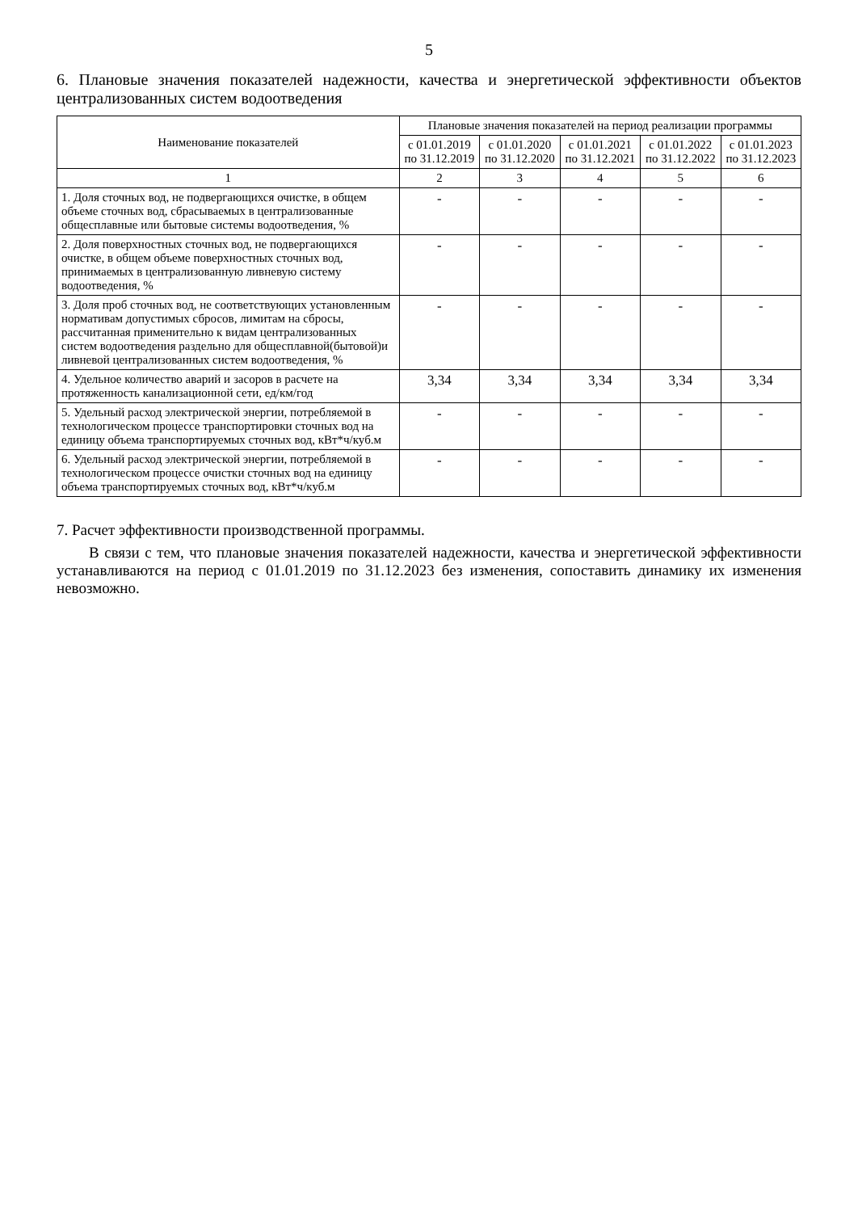5
6. Плановые значения показателей надежности, качества и энергетической эффективности объектов централизованных систем водоотведения
| Наименование показателей | Плановые значения показателей на период реализации программы | | | | |
| --- | --- | --- | --- | --- | --- |
| | с 01.01.2019 по 31.12.2019 | с 01.01.2020 по 31.12.2020 | с 01.01.2021 по 31.12.2021 | с 01.01.2022 по 31.12.2022 | с 01.01.2023 по 31.12.2023 |
| 1 | 2 | 3 | 4 | 5 | 6 |
| 1. Доля сточных вод, не подвергающихся очистке, в общем объеме сточных вод, сбрасываемых в централизованные общесплавные или бытовые системы водоотведения, % | - | - | - | - | - |
| 2. Доля поверхностных сточных вод, не подвергающихся очистке, в общем объеме поверхностных сточных вод, принимаемых в централизованную ливневую систему водоотведения, % | - | - | - | - | - |
| 3. Доля проб сточных вод, не соответствующих установленным нормативам допустимых сбросов, лимитам на сбросы, рассчитанная применительно к видам централизованных систем водоотведения раздельно для общесплавной(бытовой)и ливневой централизованных систем водоотведения, % | - | - | - | - | - |
| 4. Удельное количество аварий и засоров в расчете на протяженность канализационной сети, ед/км/год | 3,34 | 3,34 | 3,34 | 3,34 | 3,34 |
| 5. Удельный расход электрической энергии, потребляемой в технологическом процессе транспортировки сточных вод на единицу объема транспортируемых сточных вод, кВт*ч/куб.м | - | - | - | - | - |
| 6. Удельный расход электрической энергии, потребляемой в технологическом процессе очистки сточных вод на единицу объема транспортируемых сточных вод, кВт*ч/куб.м | - | - | - | - | - |
7. Расчет эффективности производственной программы.
В связи с тем, что плановые значения показателей надежности, качества и энергетической эффективности устанавливаются на период с 01.01.2019 по 31.12.2023 без изменения, сопоставить динамику их изменения невозможно.